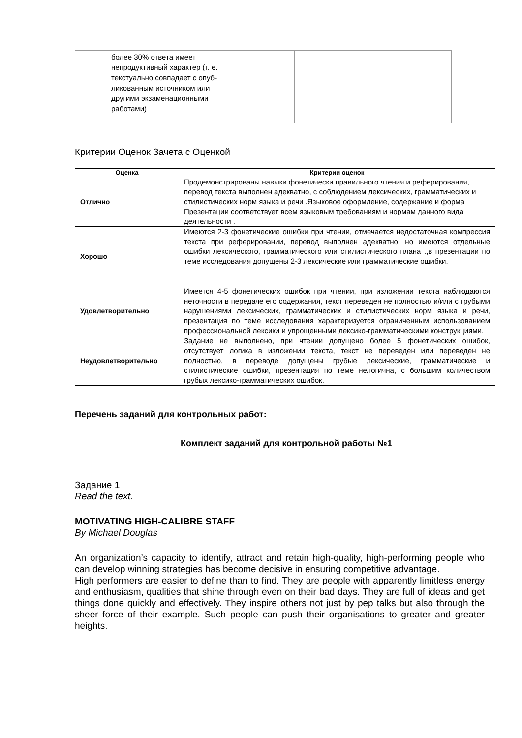| | более 30% ответа имеет непродуктивный характер (т. е. текстуально совпадает с опуб- ликованным источником или другими экзаменационными работами) | |
Критерии Оценок Зачета с Оценкой
| Оценка | Критерии оценок |
| --- | --- |
| Отлично | Продемонстрированы навыки фонетически правильного чтения и реферирования, перевод текста выполнен адекватно, с соблюдением лексических, грамматических и стилистических норм языка и речи .Языковое оформление, содержание и форма Презентации соответствует всем языковым требованиям и нормам данного вида деятельности . |
| Хорошо | Имеются 2-3 фонетические ошибки при чтении, отмечается недостаточная компрессия текста при реферировании, перевод выполнен адекватно, но имеются отдельные ошибки лексического, грамматического или стилистического плана .,в презентации по теме исследования допущены 2-3 лексические или грамматические ошибки. |
| Удовлетворительно | Имеется 4-5 фонетических ошибок при чтении, при изложении текста наблюдаются неточности в передаче его содержания, текст переведен не полностью и/или с грубыми нарушениями лексических, грамматических и стилистических норм языка и речи, презентация по теме исследования характеризуется ограниченным использованием профессиональной лексики и упрощенными лексико-грамматическими конструкциями. |
| Неудовлетворительно | Задание не выполнено, при чтении допущено более 5 фонетических ошибок, отсутствует логика в изложении текста, текст не переведен или переведен не полностью, в переводе допущены грубые лексические, грамматические и стилистические ошибки, презентация по теме нелогична, с большим количеством грубых лексико-грамматических ошибок. |
Перечень заданий для контрольных работ:
Комплект заданий для контрольной работы №1
Задание 1
Read the text.
MOTIVATING HIGH-CALIBRE STAFF
By Michael Douglas
An organization’s capacity to identify, attract and retain high-quality, high-performing people who can develop winning strategies has become decisive in ensuring competitive advantage.
High performers are easier to define than to find. They are people with apparently limitless energy and enthusiasm, qualities that shine through even on their bad days. They are full of ideas and get things done quickly and effectively. They inspire others not just by pep talks but also through the sheer force of their example. Such people can push their organisations to greater and greater heights.